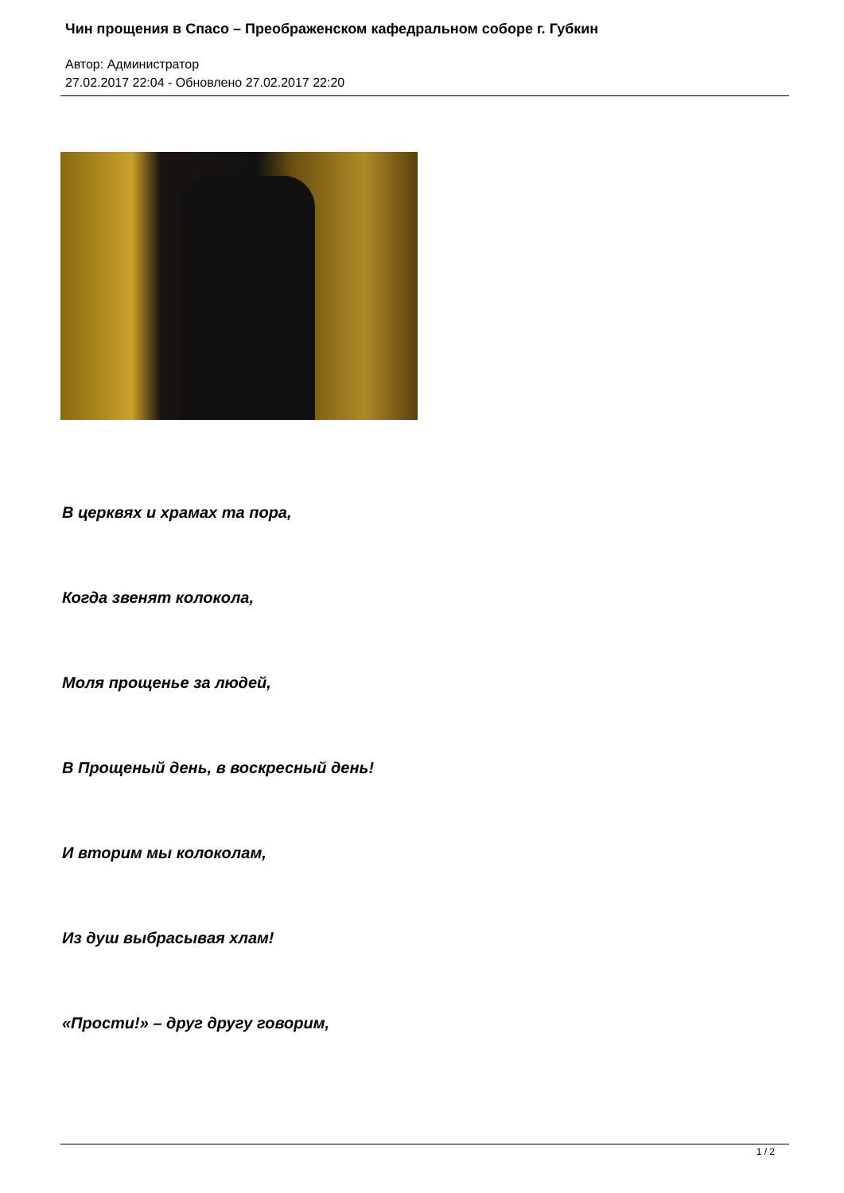Чин прощения в Спасо – Преображенском кафедральном соборе г. Губкин
Автор: Администратор
27.02.2017 22:04 - Обновлено 27.02.2017 22:20
В церквях и храмах та пора,
Когда звенят колокола,
Моля прощенье за людей,
В Прощеный день, в воскресный день!
И вторим мы колоколам,
Из душ выбрасывая хлам!
«Прости!» – друг другу говорим,
1 / 2